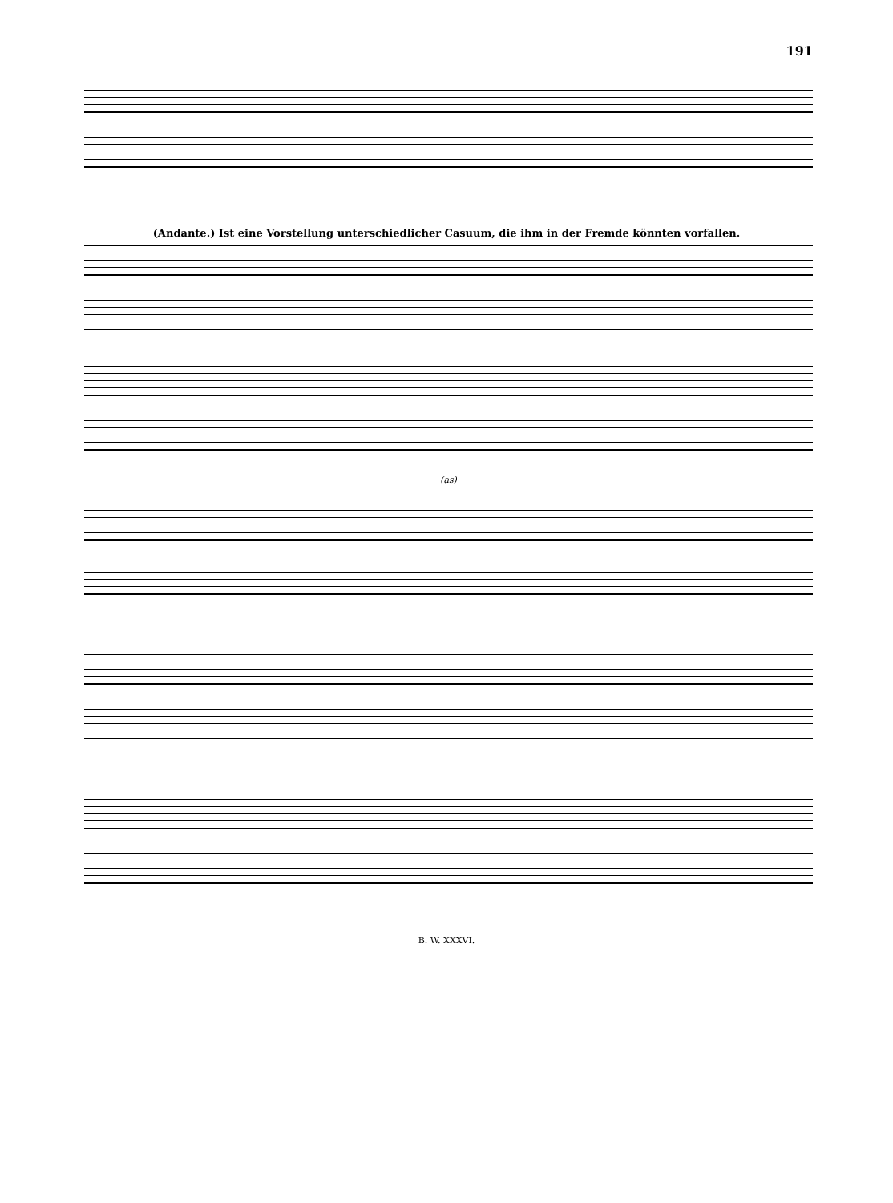191
(Andante.) Ist eine Vorstellung unterschiedlicher Casuum, die ihm in der Fremde könnten vorfallen.
(as)
B. W. XXXVI.